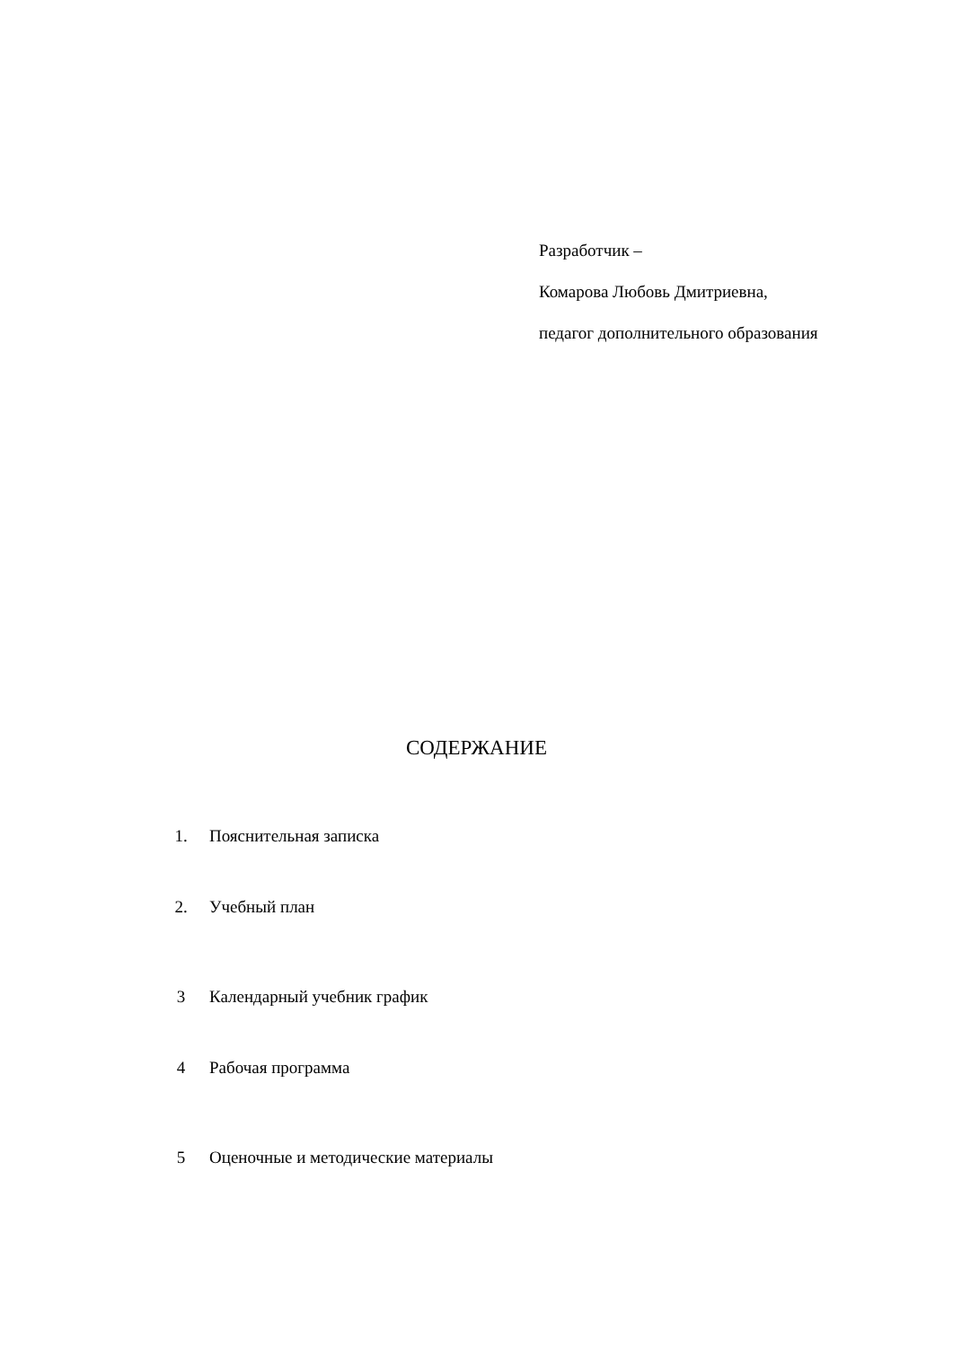Разработчик –
Комарова Любовь Дмитриевна,
педагог дополнительного образования
СОДЕРЖАНИЕ
1. Пояснительная записка
2. Учебный план
3 Календарный учебник график
4 Рабочая программа
5 Оценочные и методические материалы